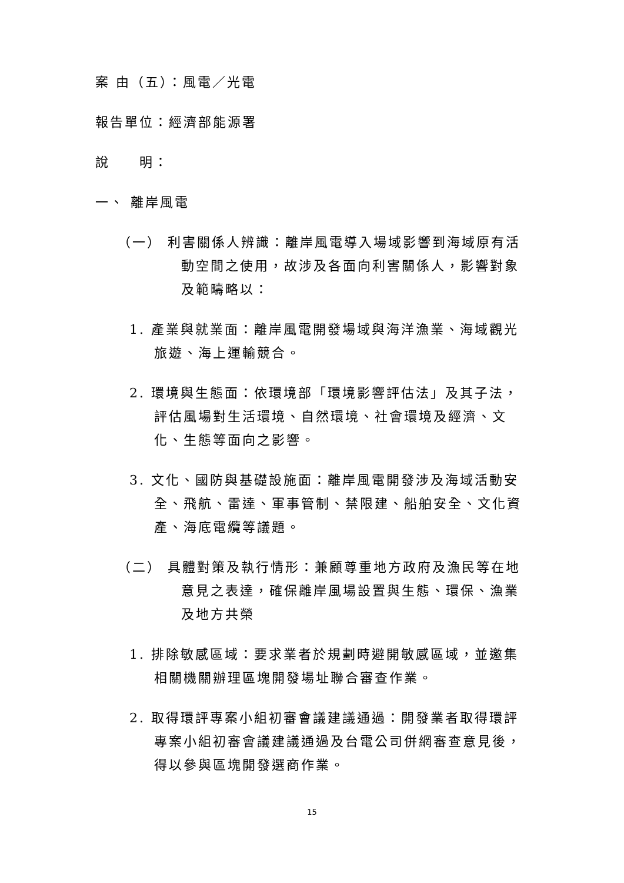案 由（五）：風電／光電
報告單位：經濟部能源署
說　　明：
一、 離岸風電
（一） 利害關係人辨識：離岸風電導入場域影響到海域原有活動空間之使用，故涉及各面向利害關係人，影響對象及範疇略以：
1. 產業與就業面：離岸風電開發場域與海洋漁業、海域觀光旅遊、海上運輸競合。
2. 環境與生態面：依環境部「環境影響評估法」及其子法，評估風場對生活環境、自然環境、社會環境及經濟、文化、生態等面向之影響。
3. 文化、國防與基礎設施面：離岸風電開發涉及海域活動安全、飛航、雷達、軍事管制、禁限建、船舶安全、文化資產、海底電纜等議題。
（二） 具體對策及執行情形：兼顧尊重地方政府及漁民等在地意見之表達，確保離岸風場設置與生態、環保、漁業及地方共榮
1. 排除敏感區域：要求業者於規劃時避開敏感區域，並邀集相關機關辦理區塊開發場址聯合審查作業。
2. 取得環評專案小組初審會議建議通過：開發業者取得環評專案小組初審會議建議通過及台電公司併網審查意見後，得以參與區塊開發選商作業。
15